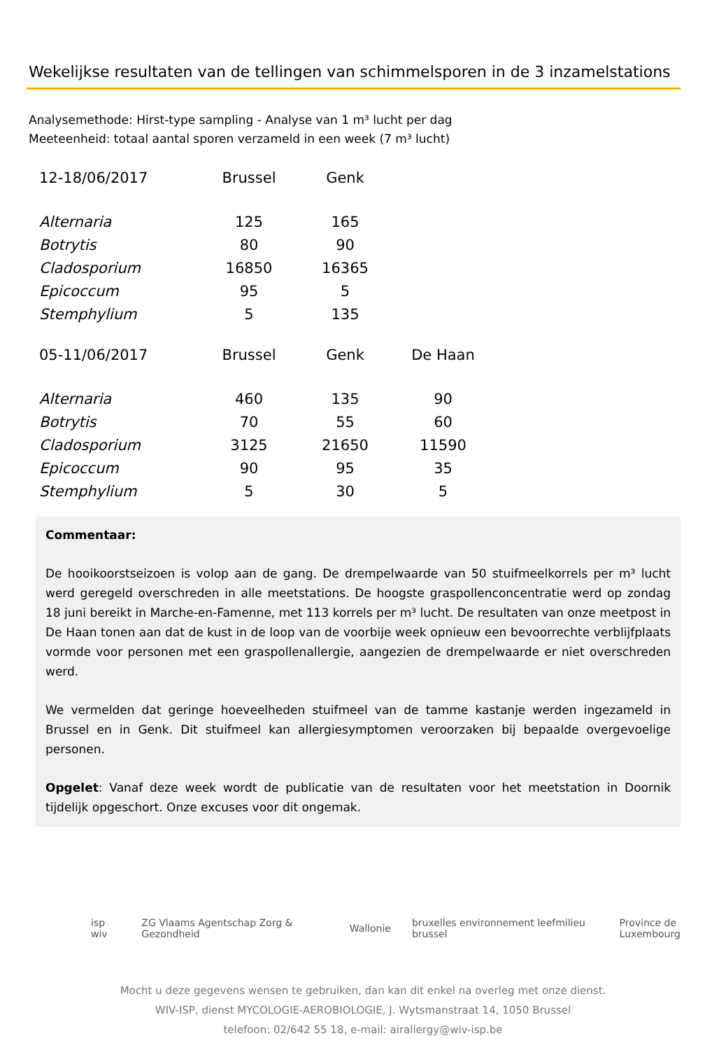Wekelijkse resultaten van de tellingen van schimmelsporen in de 3 inzamelstations
Analysemethode: Hirst-type sampling - Analyse van 1 m³ lucht per dag
Meeteenheid: totaal aantal sporen verzameld in een week (7 m³ lucht)
| 12-18/06/2017 | Brussel | Genk | |
| --- | --- | --- | --- |
| Alternaria | 125 | 165 | |
| Botrytis | 80 | 90 | |
| Cladosporium | 16850 | 16365 | |
| Epicoccum | 95 | 5 | |
| Stemphylium | 5 | 135 | |
| 05-11/06/2017 | Brussel | Genk | De Haan |
| Alternaria | 460 | 135 | 90 |
| Botrytis | 70 | 55 | 60 |
| Cladosporium | 3125 | 21650 | 11590 |
| Epicoccum | 90 | 95 | 35 |
| Stemphylium | 5 | 30 | 5 |
Commentaar:
De hooikoorstseizoen is volop aan de gang. De drempelwaarde van 50 stuifmeelkorrels per m³ lucht werd geregeld overschreden in alle meetstations. De hoogste graspollenconcentratie werd op zondag 18 juni bereikt in Marche-en-Famenne, met 113 korrels per m³ lucht. De resultaten van onze meetpost in De Haan tonen aan dat de kust in de loop van de voorbije week opnieuw een bevoorrechte verblijfplaats vormde voor personen met een graspollenallergie, aangezien de drempelwaarde er niet overschreden werd.
We vermelden dat geringe hoeveelheden stuifmeel van de tamme kastanje werden ingezameld in Brussel en in Genk. Dit stuifmeel kan allergiesymptomen veroorzaken bij bepaalde overgevoelige personen.
Opgelet: Vanaf deze week wordt de publicatie van de resultaten voor het meetstation in Doornik tijdelijk opgeschort. Onze excuses voor dit ongemak.
isp wiv ZG Vlaams Agentschap Zorg & Gezondheid Wallonie bruxelles environnement leefmilieu brussel Province de Luxembourg
Mocht u deze gegevens wensen te gebruiken, dan kan dit enkel na overleg met onze dienst.
WIV-ISP, dienst MYCOLOGIE-AEROBIOLOGIE, J. Wytsmanstraat 14, 1050 Brussel
telefoon: 02/642 55 18, e-mail: airallergy@wiv-isp.be